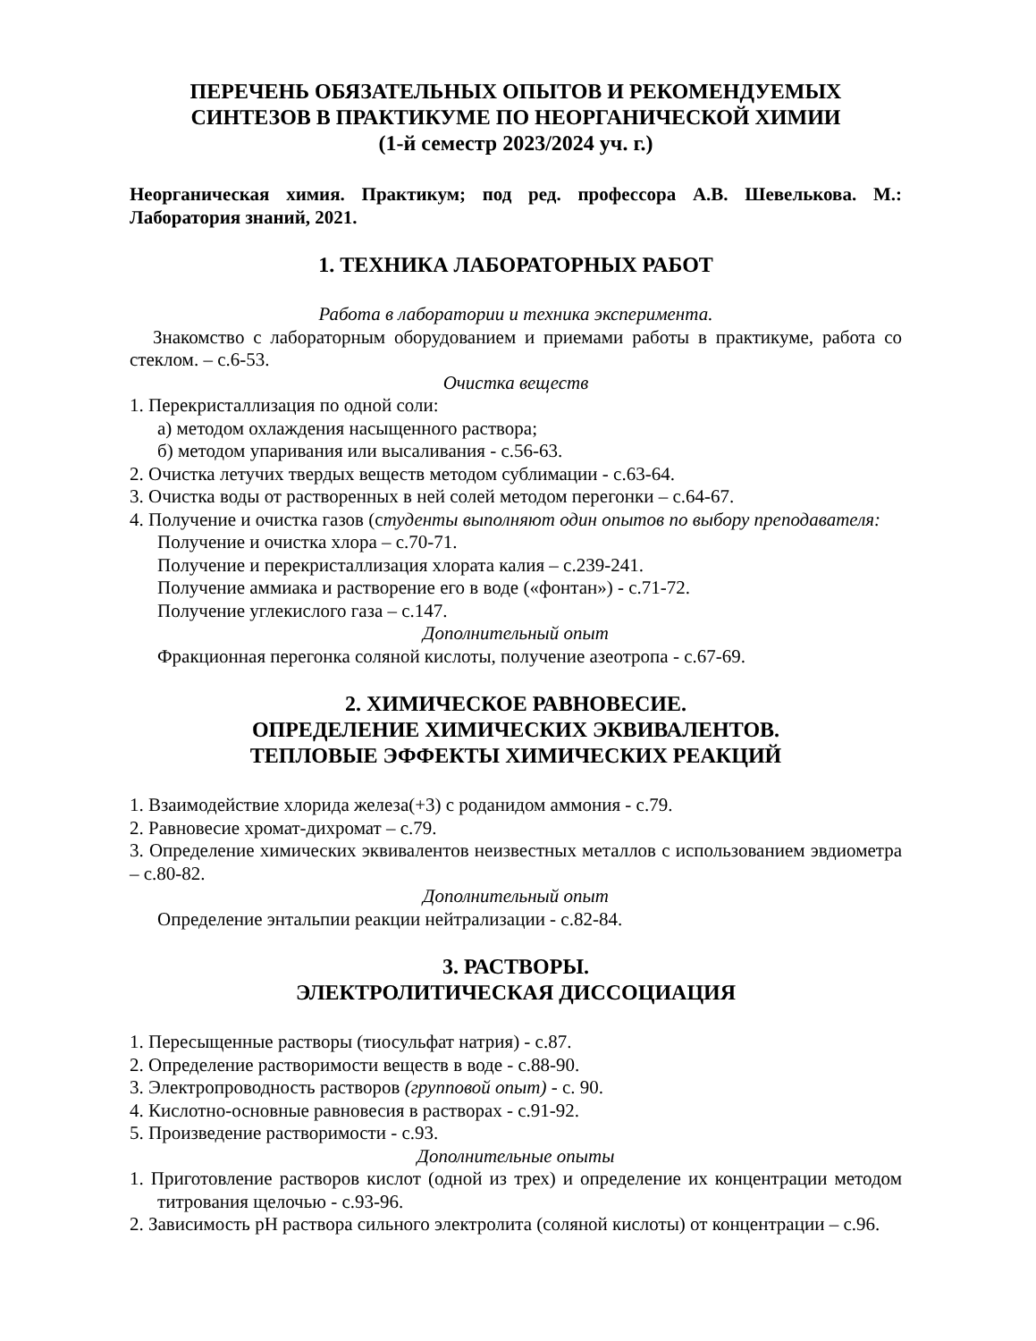ПЕРЕЧЕНЬ ОБЯЗАТЕЛЬНЫХ ОПЫТОВ И РЕКОМЕНДУЕМЫХ
СИНТЕЗОВ В ПРАКТИКУМЕ ПО НЕОРГАНИЧЕСКОЙ ХИМИИ
(1-й семестр 2023/2024 уч. г.)
Неорганическая химия. Практикум; под ред. профессора А.В. Шевелькова. М.: Лаборатория знаний, 2021.
1. ТЕХНИКА ЛАБОРАТОРНЫХ РАБОТ
Работа в лаборатории и техника эксперимента.
Знакомство с лабораторным оборудованием и приемами работы в практикуме, работа со стеклом. – с.6-53.
Очистка веществ
1. Перекристаллизация по одной соли:
а) методом охлаждения насыщенного раствора;
б) методом упаривания или высаливания - с.56-63.
2. Очистка летучих твердых веществ методом сублимации - с.63-64.
3. Очистка воды от растворенных в ней солей методом перегонки – с.64-67.
4. Получение и очистка газов (студенты выполняют один опытов по выбору преподавателя:
Получение и очистка хлора – с.70-71.
Получение и перекристаллизация хлората калия – с.239-241.
Получение аммиака и растворение его в воде («фонтан») - с.71-72.
Получение углекислого газа – с.147.
Дополнительный опыт
Фракционная перегонка соляной кислоты, получение азеотропа - с.67-69.
2. ХИМИЧЕСКОЕ РАВНОВЕСИЕ.
ОПРЕДЕЛЕНИЕ ХИМИЧЕСКИХ ЭКВИВАЛЕНТОВ.
ТЕПЛОВЫЕ ЭФФЕКТЫ ХИМИЧЕСКИХ РЕАКЦИЙ
1. Взаимодействие хлорида железа(+3) с роданидом аммония - с.79.
2. Равновесие хромат-дихромат – с.79.
3. Определение химических эквивалентов неизвестных металлов с использованием эвдиометра – с.80-82.
Дополнительный опыт
Определение энтальпии реакции нейтрализации - с.82-84.
3. РАСТВОРЫ.
ЭЛЕКТРОЛИТИЧЕСКАЯ ДИССОЦИАЦИЯ
1. Пересыщенные растворы (тиосульфат натрия) - с.87.
2. Определение растворимости веществ в воде - с.88-90.
3. Электропроводность растворов (групповой опыт) - с. 90.
4. Кислотно-основные равновесия в растворах - с.91-92.
5. Произведение растворимости - с.93.
Дополнительные опыты
1. Приготовление растворов кислот (одной из трех) и определение их концентрации методом титрования щелочью - с.93-96.
2. Зависимость pH раствора сильного электролита (соляной кислоты) от концентрации – с.96.